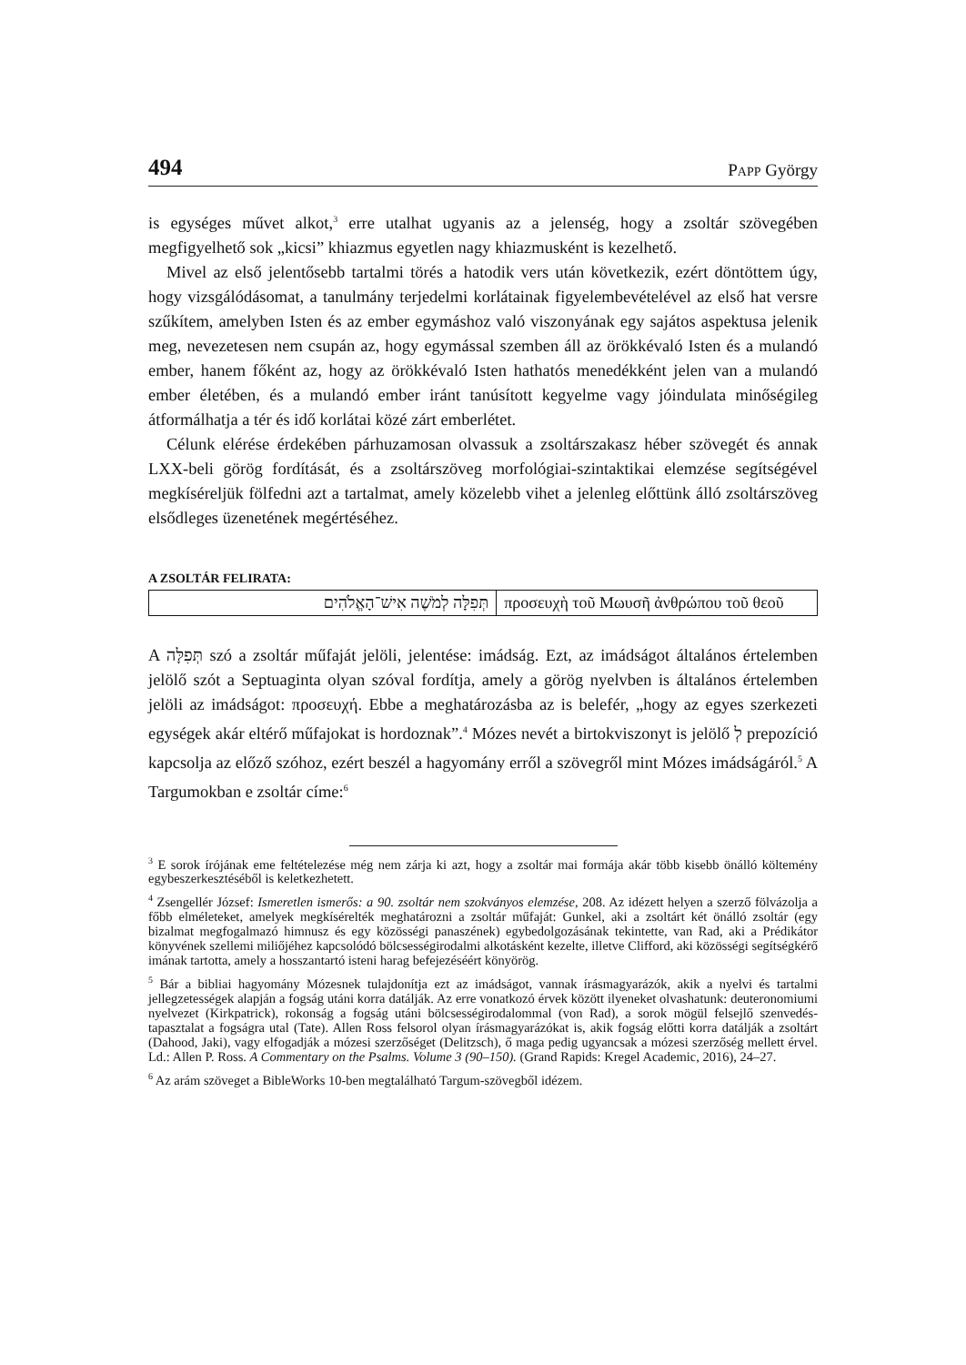494 PAPP György
is egységes művet alkot,<sup>3</sup> erre utalhat ugyanis az a jelenség, hogy a zsoltár szövegében megfigyelhető sok „kicsi” khiazmus egyetlen nagy khiazmusként is kezelhető.
Mivel az első jelentősebb tartalmi törés a hatodik vers után következik, ezért döntöttem úgy, hogy vizsgálódásomat, a tanulmány terjedelmi korlátainak figyelembevételével az első hat versre szűkítem, amelyben Isten és az ember egymáshoz való viszonyának egy sajátos aspektusa jelenik meg, nevezetesen nem csupán az, hogy egymással szemben áll az örökkévaló Isten és a mulandó ember, hanem főként az, hogy az örökkévaló Isten hathatós menedékként jelen van a mulandó ember életében, és a mulandó ember iránt tanúsított kegyelme vagy jóindulata minőségileg átformálhatja a tér és idő korlátai közé zárt emberlétet.
Célunk elérése érdekében párhuzamosan olvassuk a zsoltárszakasz héber szövegét és annak LXX-beli görög fordítását, és a zsoltárszöveg morfológiai-szintaktikai elemzése segítségével megkíséreljük fölfedni azt a tartalmat, amely közelebb vihet a jelenleg előttünk álló zsoltárszöveg elsődleges üzenetének megértéséhez.
A ZSOLTÁR FELIRATA:
| תְּפִלָּה לְמֹשֶׁה אִישׁ־הָאֱלֹהִים | προσευχὴ τοῦ Μωυσῆ ἀνθρώπου τοῦ θεοῦ |
A תְּפִלָּה szó a zsoltár műfaját jelöli, jelentése: imádság. Ezt, az imádságot általános értelemben jelölő szót a Septuaginta olyan szóval fordítja, amely a görög nyelvben is általános értelemben jelöli az imádságot: προσευχή. Ebbe a meghatározásba az is belefér, „hogy az egyes szerkezeti egységek akár eltérő műfajokat is hordoznak”.<sup>4</sup> Mózes nevét a birtokviszonyt is jelölő לְ prepozíció kapcsolja az előző szóhoz, ezért beszél a hagyomány erről a szövegről mint Mózes imádságáról.<sup>5</sup> A Targumokban e zsoltár címe:<sup>6</sup>
<sup>3</sup> E sorok írójának eme feltételezése még nem zárja ki azt, hogy a zsoltár mai formája akár több kisebb önálló költemény egybeszerkesztéséből is keletkezhetett.
<sup>4</sup> Zsengellér József: Ismeretlen ismerős: a 90. zsoltár nem szokványos elemzése, 208. Az idézett helyen a szerző fölvázolja a főbb elméleteket, amelyek megkísérelték meghatározni a zsoltár műfaját: Gunkel, aki a zsoltárt két önálló zsoltár (egy bizalmat megfogalmazó himnusz és egy közösségi panaszének) egybedolgozásának tekintette, van Rad, aki a Prédikátor könyvének szellemi miliőjéhez kapcsolódó bölcsességirodalmi alkotásként kezelte, illetve Clifford, aki közösségi segítségkérő imának tartotta, amely a hosszantartó isteni harag befejezéséért könyörög.
<sup>5</sup> Bár a bibliai hagyomány Mózesnek tulajdonítja ezt az imádságot, vannak írásmagyarázók, akik a nyelvi és tartalmi jellegzetességek alapján a fogság utáni korra datálják. Az erre vonatkozó érvek között ilyeneket olvashatunk: deuteronomiumi nyelvezet (Kirkpatrick), rokonság a fogság utáni bölcsességirodalommal (von Rad), a sorok mögül felsejlő szenvedés-tapasztalat a fogságra utal (Tate). Allen Ross felsorol olyan írásmagyarázókat is, akik fogság előtti korra datálják a zsoltárt (Dahood, Jaki), vagy elfogadják a mózesi szerzőséget (Delitzsch), ő maga pedig ugyancsak a mózesi szerzőség mellett érvel. Ld.: Allen P. Ross. A Commentary on the Psalms. Volume 3 (90–150). (Grand Rapids: Kregel Academic, 2016), 24–27.
<sup>6</sup> Az arám szöveget a BibleWorks 10-ben megtalálható Targum-szövegből idézem.